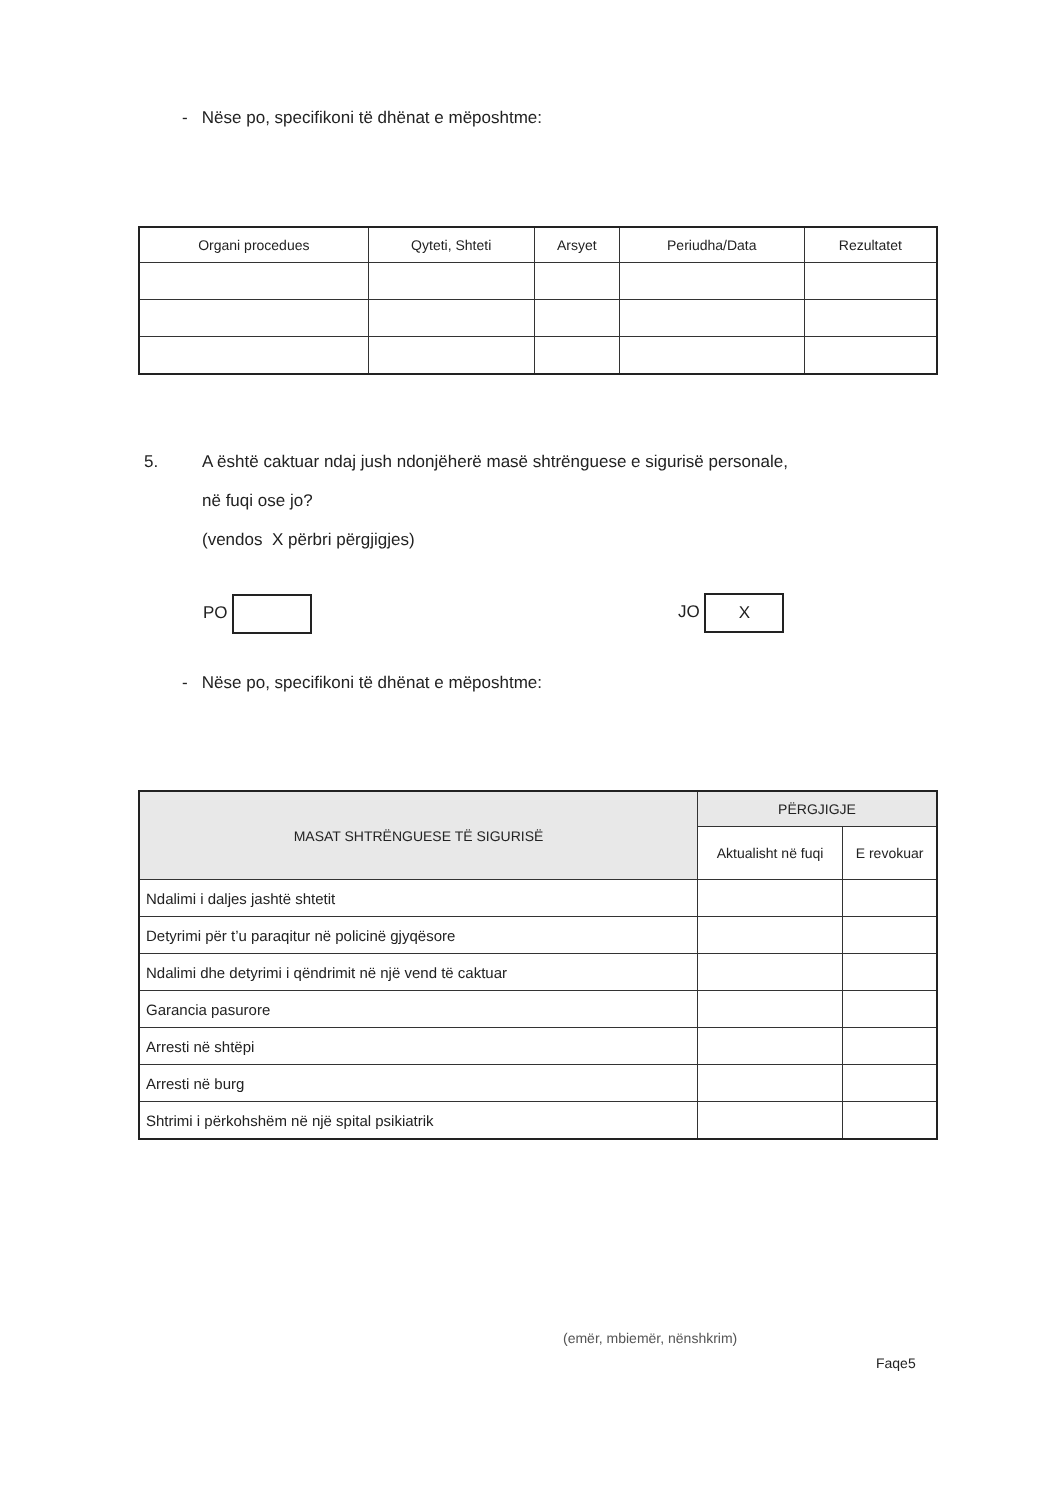- Nëse po, specifikoni të dhënat e mëposhtme:
| Organi procedues | Qyteti, Shteti | Arsyet | Periudha/Data | Rezultatet |
| --- | --- | --- | --- | --- |
5. A është caktuar ndaj jush ndonjëherë masë shtrënguese e sigurisë personale,
në fuqi ose jo?
(vendos X përbri përgjigjes)
PO JO X
- Nëse po, specifikoni të dhënat e mëposhtme:
| MASAT SHTRËNGUESE TË SIGURISË | PËRGJIGJE | |
| --- | --- | --- |
| | Aktualisht në fuqi | E revokuar |
| Ndalimi i daljes jashtë shtetit | | |
| Detyrimi për t’u paraqitur në policinë gjyqësore | | |
| Ndalimi dhe detyrimi i qëndrimit në një vend të caktuar | | |
| Garancia pasurore | | |
| Arresti në shtëpi | | |
| Arresti në burg | | |
| Shtrimi i përkohshëm në një spital psikiatrik | | |
(emër, mbiemër, nënshkrim)
Faqe5